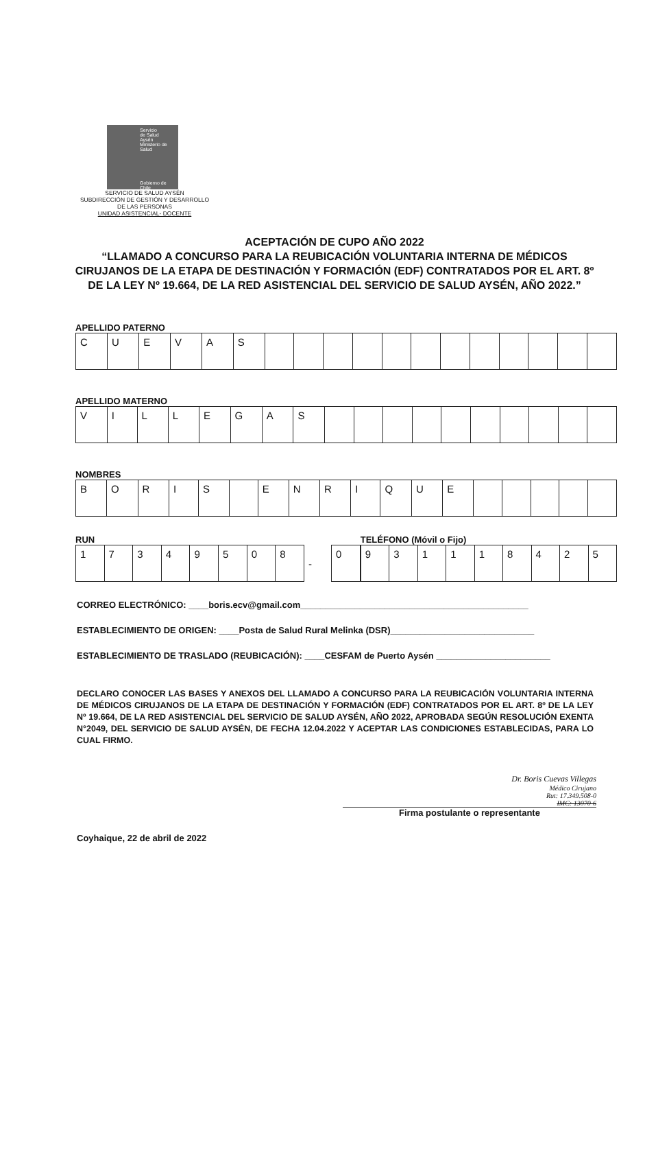Servicio
de Salud
Aysén
Ministerio de Salud
Gobierno de Chile
SERVICIO DE SALUD AYSÉN
SUBDIRECCIÓN DE GESTIÓN Y DESARROLLO
DE LAS PERSONAS
UNIDAD ASISTENCIAL- DOCENTE
ACEPTACIÓN DE CUPO AÑO 2022
“LLAMADO A CONCURSO PARA LA REUBICACIÓN VOLUNTARIA INTERNA DE MÉDICOS
CIRUJANOS DE LA ETAPA DE DESTINACIÓN Y FORMACIÓN (EDF) CONTRATADOS POR EL ART. 8º
DE LA LEY Nº 19.664, DE LA RED ASISTENCIAL DEL SERVICIO DE SALUD AYSÉN, AÑO 2022.”
APELLIDO PATERNO
| C | U | E | V | A | S | | | | | | | | | | | | |
APELLIDO MATERNO
| V | I | L | L | E | G | A | S | | | | | | | | | | |
NOMBRES
| B | O | R | I | S | | E | N | R | I | Q | U | E | | | | | |
RUN
| 1 | 7 | 3 | 4 | 9 | 5 | 0 | 8 | - | 0 |
TELÉFONO (Móvil o Fijo)
| 9 | 3 | 1 | 1 | 1 | 8 | 4 | 2 | 5 |
CORREO ELECTRÓNICO: ____boris.ecv@gmail.com______________________________________________
ESTABLECIMIENTO DE ORIGEN: ____Posta de Salud Rural Melinka (DSR)_____________________________
ESTABLECIMIENTO DE TRASLADO (REUBICACIÓN): ____CESFAM de Puerto Aysén _______________________
DECLARO CONOCER LAS BASES Y ANEXOS DEL LLAMADO A CONCURSO PARA LA REUBICACIÓN VOLUNTARIA INTERNA DE MÉDICOS CIRUJANOS DE LA ETAPA DE DESTINACIÓN Y FORMACIÓN (EDF) CONTRATADOS POR EL ART. 8º DE LA LEY Nº 19.664, DE LA RED ASISTENCIAL DEL SERVICIO DE SALUD AYSÉN, AÑO 2022, APROBADA SEGÚN RESOLUCIÓN EXENTA N°2049, DEL SERVICIO DE SALUD AYSÉN, DE FECHA 12.04.2022 Y ACEPTAR LAS CONDICIONES ESTABLECIDAS, PARA LO CUAL FIRMO.
Dr. Boris Cuevas Villegas
Médico Cirujano
Rut: 17.349.508-0
IMC: 13070-6
Firma postulante o representante
Coyhaique, 22 de abril de 2022